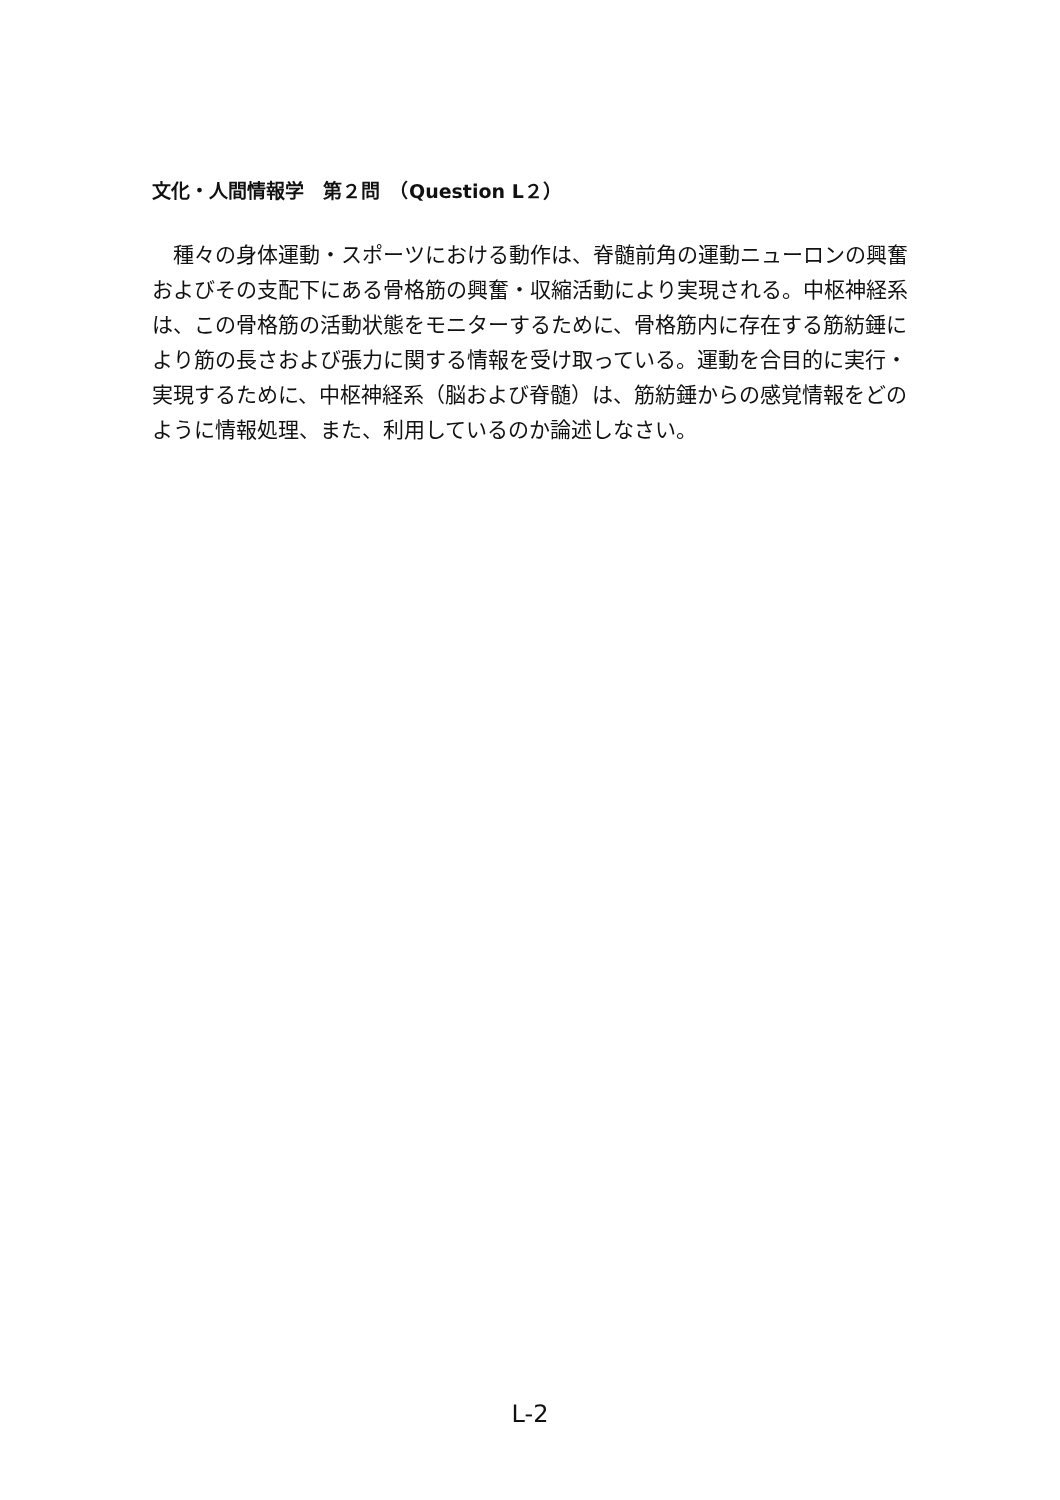文化・人間情報学　第２問　（Question L２）
　種々の身体運動・スポーツにおける動作は、脊髄前角の運動ニューロンの興奮およびその支配下にある骨格筋の興奮・収縮活動により実現される。中枢神経系は、この骨格筋の活動状態をモニターするために、骨格筋内に存在する筋紡錘により筋の長さおよび張力に関する情報を受け取っている。運動を合目的に実行・実現するために、中枢神経系（脳および脊髄）は、筋紡錘からの感覚情報をどのように情報処理、また、利用しているのか論述しなさい。
L-2